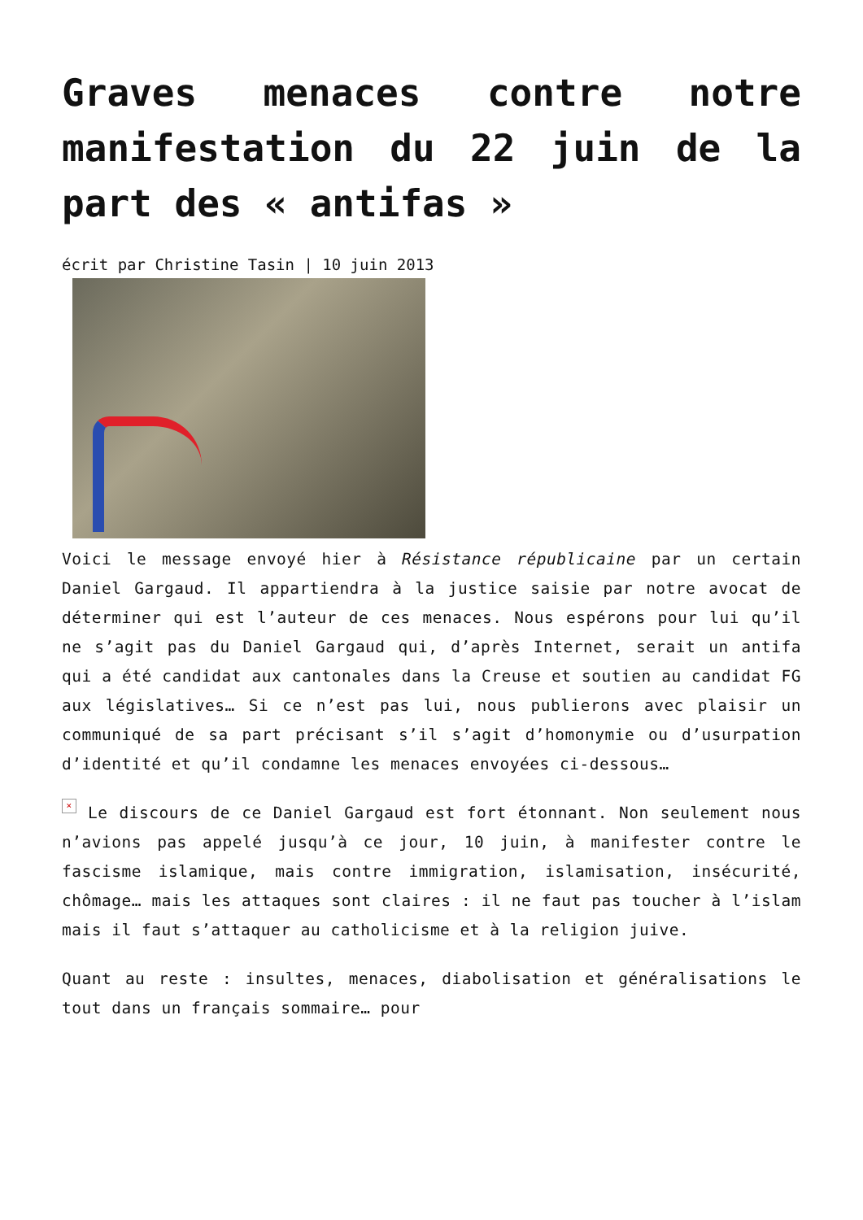Graves menaces contre notre manifestation du 22 juin de la part des « antifas »
écrit par Christine Tasin | 10 juin 2013
Voici le message envoyé hier à Résistance républicaine par un certain Daniel Gargaud. Il appartiendra à la justice saisie par notre avocat de déterminer qui est l’auteur de ces menaces. Nous espérons pour lui qu’il ne s’agit pas du Daniel Gargaud qui, d’après Internet, serait un antifa qui a été candidat aux cantonales dans la Creuse et soutien au candidat FG aux législatives… Si ce n’est pas lui, nous publierons avec plaisir un communiqué de sa part précisant s’il s’agit d’homonymie ou d’usurpation d’identité et qu’il condamne les menaces envoyées ci-dessous…
× Le discours de ce Daniel Gargaud est fort étonnant. Non seulement nous n’avions pas appelé jusqu’à ce jour, 10 juin, à manifester contre le fascisme islamique, mais contre immigration, islamisation, insécurité, chômage… mais les attaques sont claires : il ne faut pas toucher à l’islam mais il faut s’attaquer au catholicisme et à la religion juive.
Quant au reste : insultes, menaces, diabolisation et généralisations le tout dans un français sommaire… pour